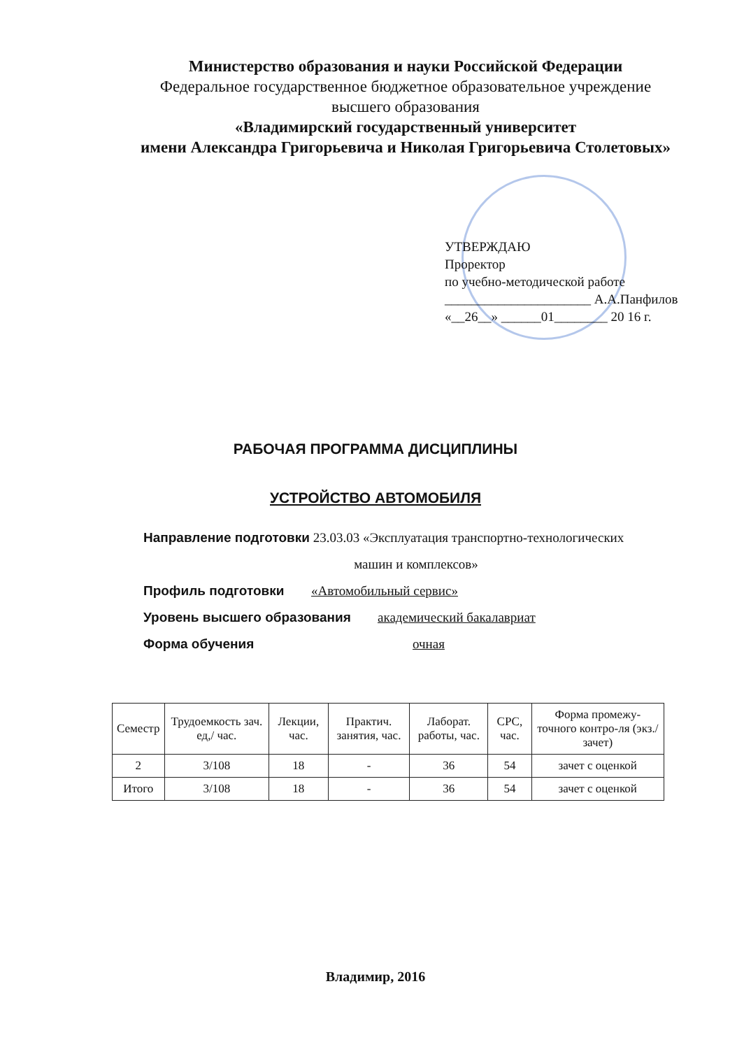Министерство образования и науки Российской Федерации
Федеральное государственное бюджетное образовательное учреждение
высшего образования
«Владимирский государственный университет
имени Александра Григорьевича и Николая Григорьевича Столетовых»
УТВЕРЖДАЮ
Проректор
по учебно-методической работе
______________________ А.А.Панфилов
«__26__» ______01________ 20 16 г.
РАБОЧАЯ ПРОГРАММА ДИСЦИПЛИНЫ
УСТРОЙСТВО АВТОМОБИЛЯ
Направление подготовки 23.03.03 «Эксплуатация транспортно-технологических
машин и комплексов»
Профиль подготовки «Автомобильный сервис»
Уровень высшего образования академический бакалавриат
Форма обучения очная
| Семестр | Трудоемкость зач. ед,/ час. | Лекции, час. | Практич. занятия, час. | Лаборат. работы, час. | СРС, час. | Форма промежу-точного контро-ля (экз./зачет) |
| --- | --- | --- | --- | --- | --- | --- |
| 2 | 3/108 | 18 | - | 36 | 54 | зачет с оценкой |
| Итого | 3/108 | 18 | - | 36 | 54 | зачет с оценкой |
Владимир, 2016